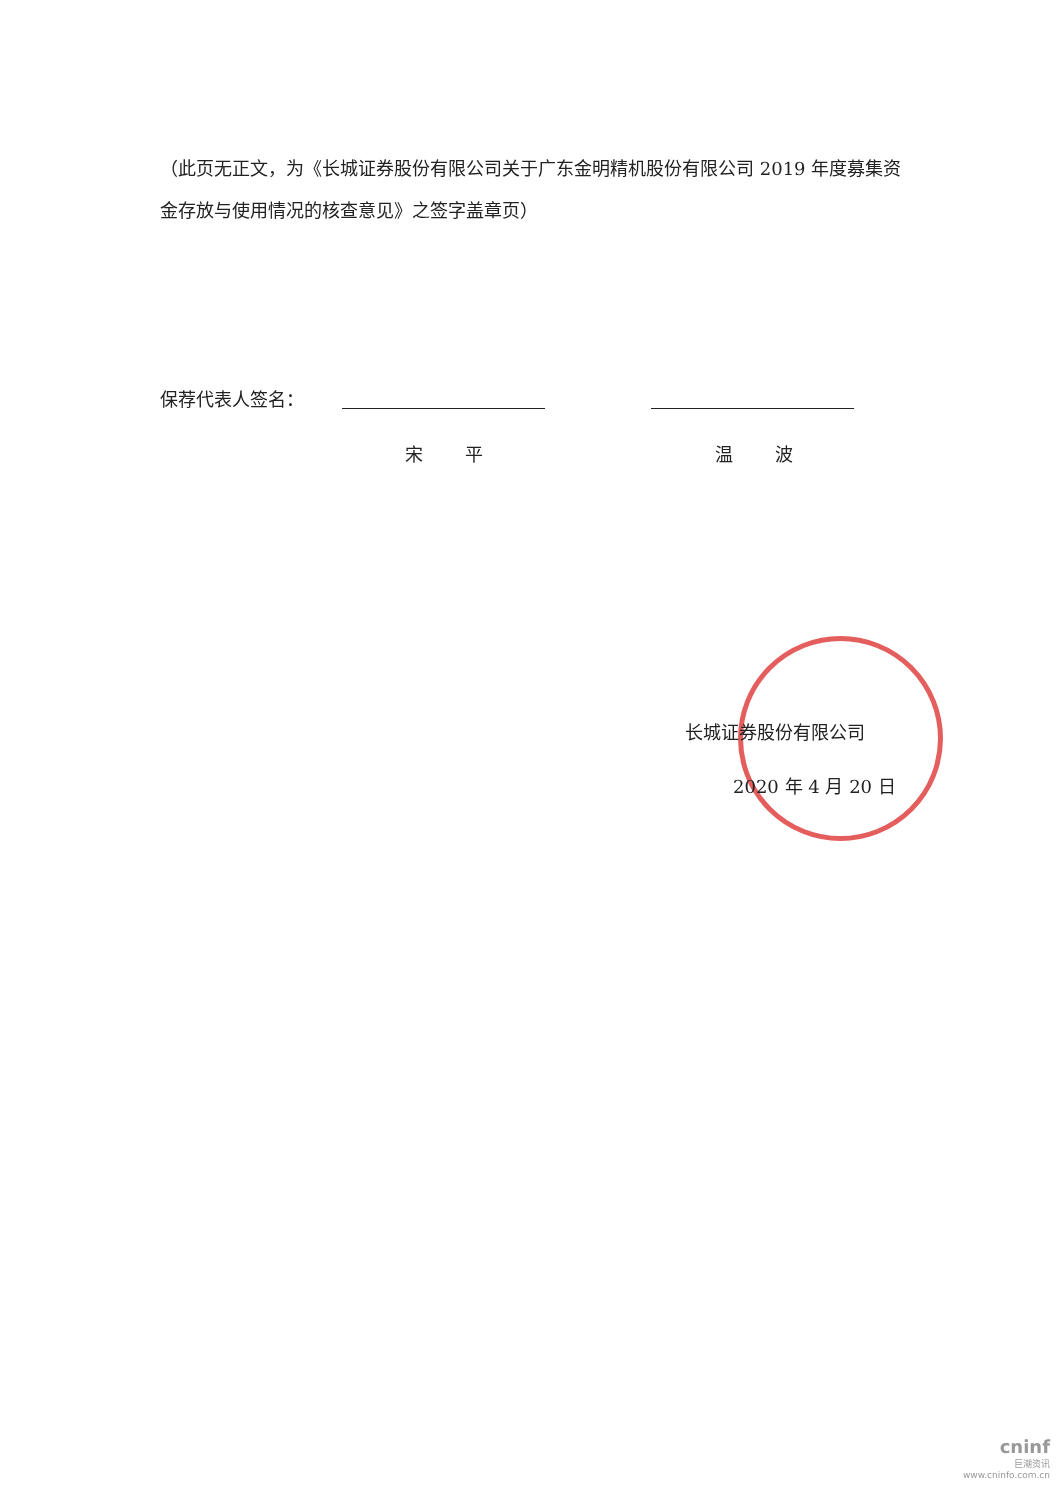（此页无正文，为《长城证券股份有限公司关于广东金明精机股份有限公司 2019 年度募集资金存放与使用情况的核查意见》之签字盖章页）
保荐代表人签名：
宋 平 温 波
长城证券股份有限公司
2020 年 4 月 20 日
cninf
巨潮资讯
www.cninfo.com.cn